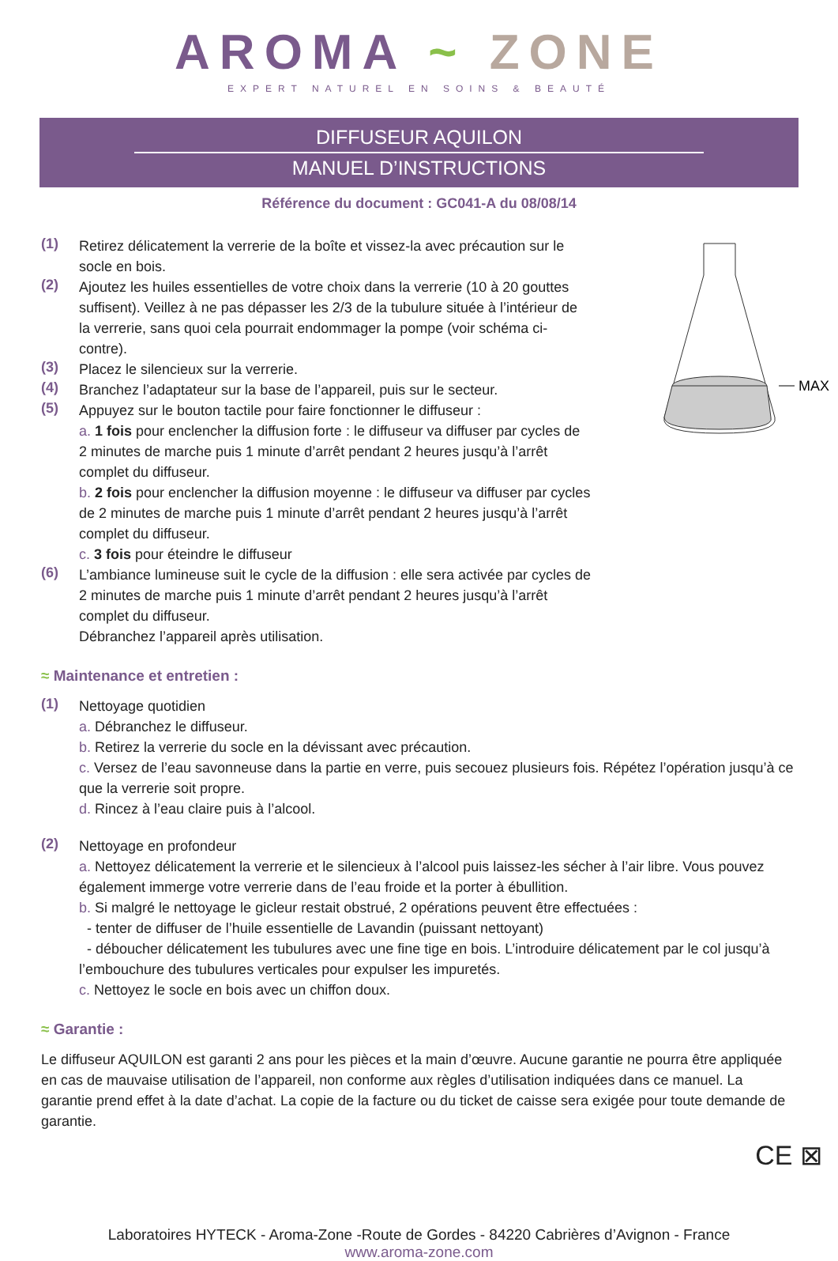AROMA ~ ZONE
EXPERT NATUREL EN SOINS & BEAUTÉ
DIFFUSEUR AQUILON
MANUEL D’INSTRUCTIONS
Référence du document : GC041-A du 08/08/14
(1)
Retirez délicatement la verrerie de la boîte et vissez-la avec précaution sur le socle en bois.
(2)
Ajoutez les huiles essentielles de votre choix dans la verrerie (10 à 20 gouttes suffisent). Veillez à ne pas dépasser les 2/3 de la tubulure située à l’intérieur de la verrerie, sans quoi cela pourrait endommager la pompe (voir schéma ci-contre).
(3)
Placez le silencieux sur la verrerie.
(4)
Branchez l’adaptateur sur la base de l’appareil, puis sur le secteur.
(5)
Appuyez sur le bouton tactile pour faire fonctionner le diffuseur :
a. 1 fois pour enclencher la diffusion forte : le diffuseur va diffuser par cycles de 2 minutes de marche puis 1 minute d’arrêt pendant 2 heures jusqu’à l’arrêt complet du diffuseur.
b. 2 fois pour enclencher la diffusion moyenne : le diffuseur va diffuser par cycles de 2 minutes de marche puis 1 minute d’arrêt pendant 2 heures jusqu’à l’arrêt complet du diffuseur.
c. 3 fois pour éteindre le diffuseur
(6)
L’ambiance lumineuse suit le cycle de la diffusion : elle sera activée par cycles de 2 minutes de marche puis 1 minute d’arrêt pendant 2 heures jusqu’à l’arrêt complet du diffuseur.
Débranchez l’appareil après utilisation.
MAX
≈ Maintenance et entretien :
(1)
Nettoyage quotidien
a. Débranchez le diffuseur.
b. Retirez la verrerie du socle en la dévissant avec précaution.
c. Versez de l’eau savonneuse dans la partie en verre, puis secouez plusieurs fois. Répétez l’opération jusqu’à ce que la verrerie soit propre.
d. Rincez à l’eau claire puis à l’alcool.
(2)
Nettoyage en profondeur
a. Nettoyez délicatement la verrerie et le silencieux à l’alcool puis laissez-les sécher à l’air libre. Vous pouvez également immerge votre verrerie dans de l’eau froide et la porter à ébullition.
b. Si malgré le nettoyage le gicleur restait obstrué, 2 opérations peuvent être effectuées :
- tenter de diffuser de l’huile essentielle de Lavandin (puissant nettoyant)
- déboucher délicatement les tubulures avec une fine tige en bois. L’introduire délicatement par le col jusqu’à l’embouchure des tubulures verticales pour expulser les impuretés.
c. Nettoyez le socle en bois avec un chiffon doux.
≈ Garantie :
Le diffuseur AQUILON est garanti 2 ans pour les pièces et la main d’œuvre. Aucune garantie ne pourra être appliquée en cas de mauvaise utilisation de l’appareil, non conforme aux règles d’utilisation indiquées dans ce manuel. La garantie prend effet à la date d’achat. La copie de la facture ou du ticket de caisse sera exigée pour toute demande de garantie.
CE ⊠
Laboratoires HYTECK - Aroma-Zone -Route de Gordes - 84220 Cabrières d’Avignon - France
www.aroma-zone.com